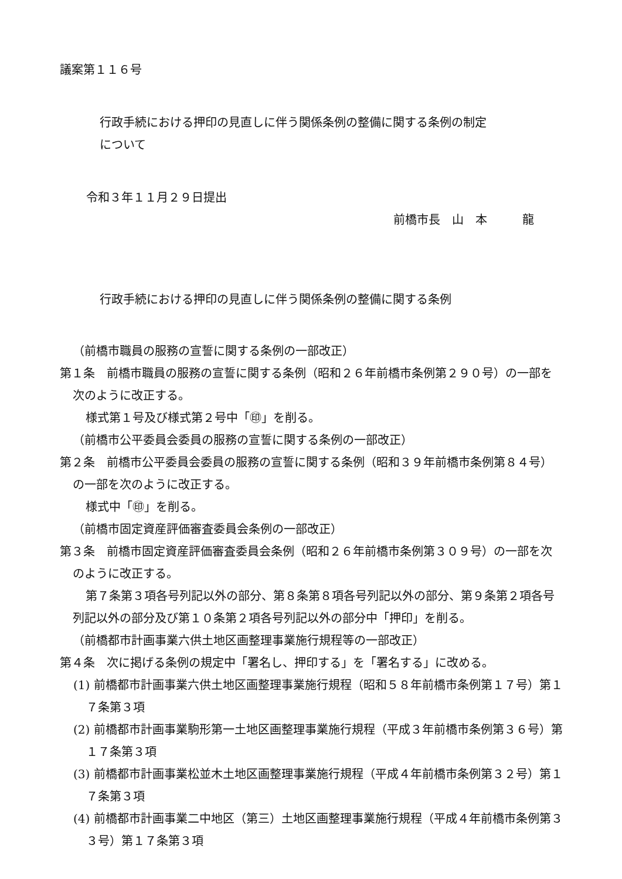議案第１１６号
行政手続における押印の見直しに伴う関係条例の整備に関する条例の制定
について
令和３年１１月２９日提出
前橋市長　山　本　　　龍
行政手続における押印の見直しに伴う関係条例の整備に関する条例
（前橋市職員の服務の宣誓に関する条例の一部改正）
第１条　前橋市職員の服務の宣誓に関する条例（昭和２６年前橋市条例第２９０号）の一部を次のように改正する。
様式第１号及び様式第２号中「㊞」を削る。
（前橋市公平委員会委員の服務の宣誓に関する条例の一部改正）
第２条　前橋市公平委員会委員の服務の宣誓に関する条例（昭和３９年前橋市条例第８４号）の一部を次のように改正する。
様式中「㊞」を削る。
（前橋市固定資産評価審査委員会条例の一部改正）
第３条　前橋市固定資産評価審査委員会条例（昭和２６年前橋市条例第３０９号）の一部を次のように改正する。
第７条第３項各号列記以外の部分、第８条第８項各号列記以外の部分、第９条第２項各号列記以外の部分及び第１０条第２項各号列記以外の部分中「押印」を削る。
（前橋都市計画事業六供土地区画整理事業施行規程等の一部改正）
第４条　次に掲げる条例の規定中「署名し、押印する」を「署名する」に改める。
(1) 前橋都市計画事業六供土地区画整理事業施行規程（昭和５８年前橋市条例第１７号）第１７条第３項
(2) 前橋都市計画事業駒形第一土地区画整理事業施行規程（平成３年前橋市条例第３６号）第１７条第３項
(3) 前橋都市計画事業松並木土地区画整理事業施行規程（平成４年前橋市条例第３２号）第１７条第３項
(4) 前橋都市計画事業二中地区（第三）土地区画整理事業施行規程（平成４年前橋市条例第３３号）第１７条第３項